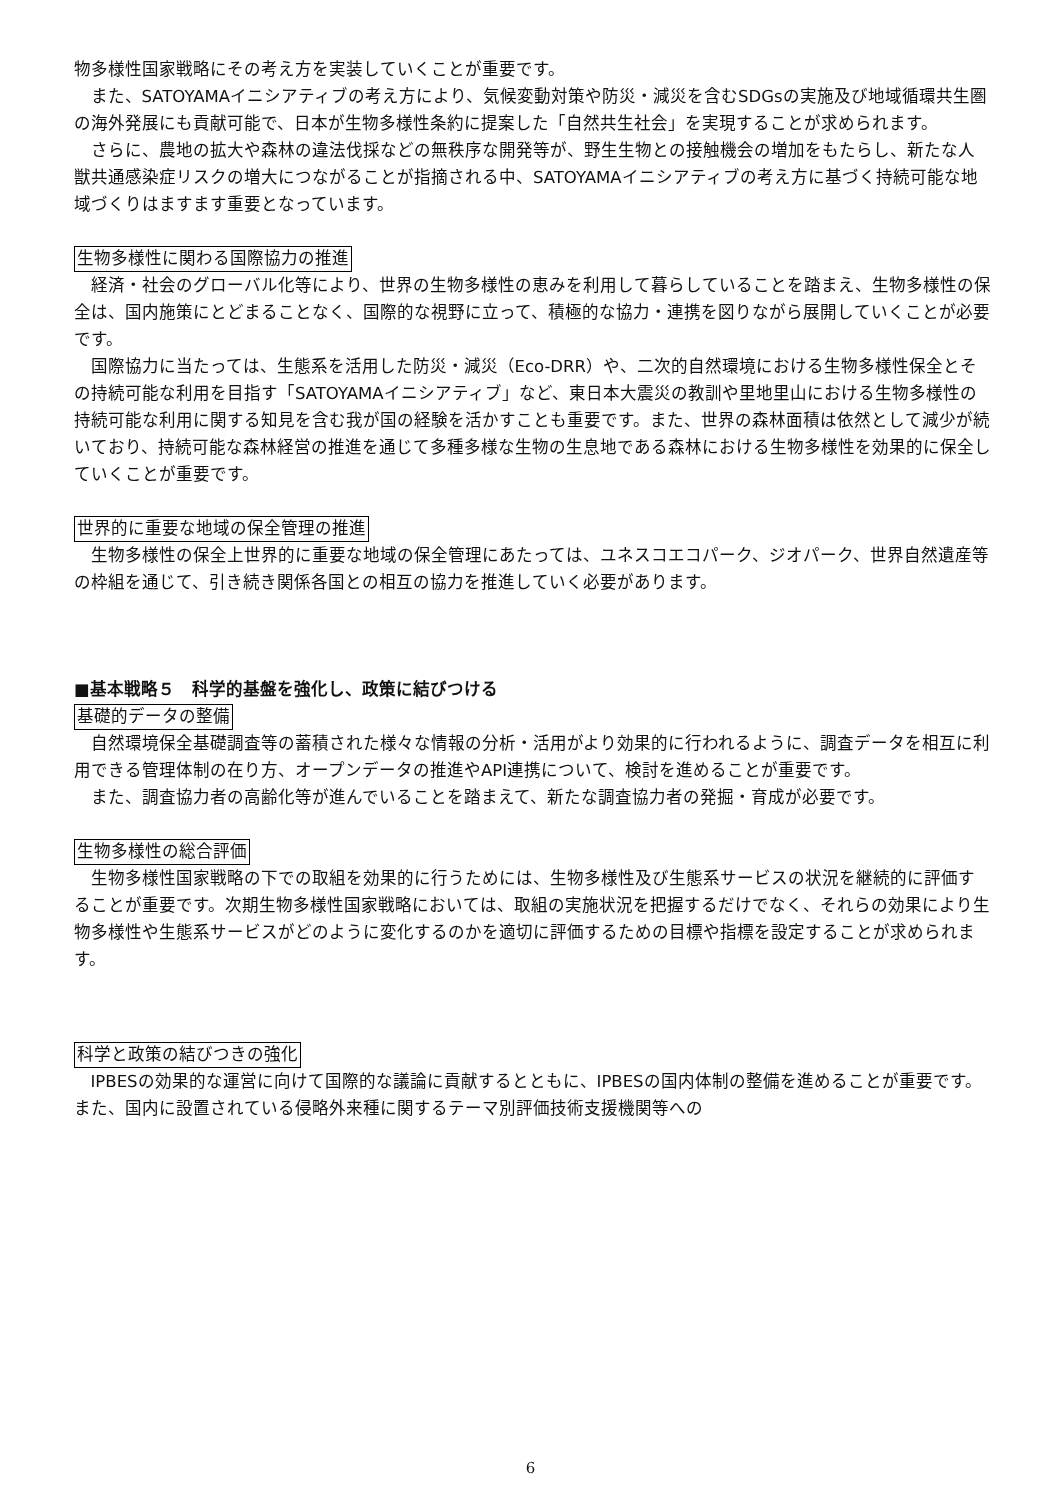物多様性国家戦略にその考え方を実装していくことが重要です。
また、SATOYAMAイニシアティブの考え方により、気候変動対策や防災・減災を含むSDGsの実施及び地域循環共生圏の海外発展にも貢献可能で、日本が生物多様性条約に提案した「自然共生社会」を実現することが求められます。
さらに、農地の拡大や森林の違法伐採などの無秩序な開発等が、野生生物との接触機会の増加をもたらし、新たな人獣共通感染症リスクの増大につながることが指摘される中、SATOYAMAイニシアティブの考え方に基づく持続可能な地域づくりはますます重要となっています。
生物多様性に関わる国際協力の推進
経済・社会のグローバル化等により、世界の生物多様性の恵みを利用して暮らしていることを踏まえ、生物多様性の保全は、国内施策にとどまることなく、国際的な視野に立って、積極的な協力・連携を図りながら展開していくことが必要です。
国際協力に当たっては、生態系を活用した防災・減災（Eco-DRR）や、二次的自然環境における生物多様性保全とその持続可能な利用を目指す「SATOYAMAイニシアティブ」など、東日本大震災の教訓や里地里山における生物多様性の持続可能な利用に関する知見を含む我が国の経験を活かすことも重要です。また、世界の森林面積は依然として減少が続いており、持続可能な森林経営の推進を通じて多種多様な生物の生息地である森林における生物多様性を効果的に保全していくことが重要です。
世界的に重要な地域の保全管理の推進
生物多様性の保全上世界的に重要な地域の保全管理にあたっては、ユネスコエコパーク、ジオパーク、世界自然遺産等の枠組を通じて、引き続き関係各国との相互の協力を推進していく必要があります。
■基本戦略５　科学的基盤を強化し、政策に結びつける
基礎的データの整備
自然環境保全基礎調査等の蓄積された様々な情報の分析・活用がより効果的に行われるように、調査データを相互に利用できる管理体制の在り方、オープンデータの推進やAPI連携について、検討を進めることが重要です。
また、調査協力者の高齢化等が進んでいることを踏まえて、新たな調査協力者の発掘・育成が必要です。
生物多様性の総合評価
生物多様性国家戦略の下での取組を効果的に行うためには、生物多様性及び生態系サービスの状況を継続的に評価することが重要です。次期生物多様性国家戦略においては、取組の実施状況を把握するだけでなく、それらの効果により生物多様性や生態系サービスがどのように変化するのかを適切に評価するための目標や指標を設定することが求められます。
科学と政策の結びつきの強化
IPBESの効果的な運営に向けて国際的な議論に貢献するとともに、IPBESの国内体制の整備を進めることが重要です。また、国内に設置されている侵略外来種に関するテーマ別評価技術支援機関等への
6